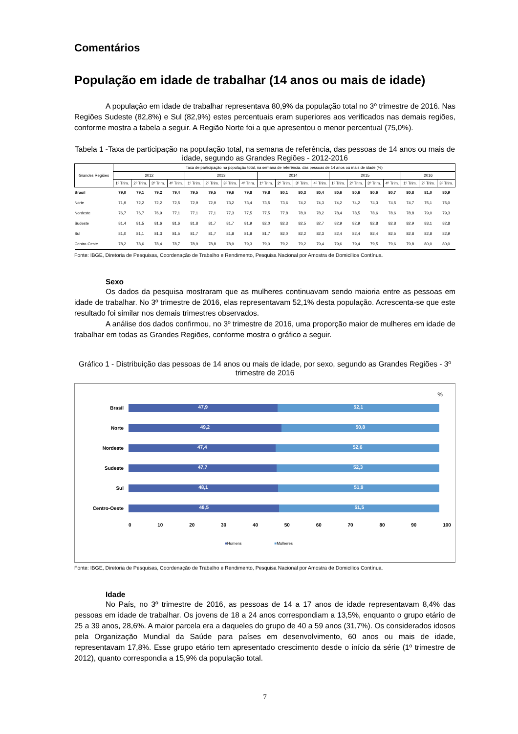Comentários
População em idade de trabalhar (14 anos ou mais de idade)
A população em idade de trabalhar representava 80,9% da população total no 3º trimestre de 2016. Nas Regiões Sudeste (82,8%) e Sul (82,9%) estes percentuais eram superiores aos verificados nas demais regiões, conforme mostra a tabela a seguir. A Região Norte foi a que apresentou o menor percentual (75,0%).
Tabela 1 -Taxa de participação na população total, na semana de referência, das pessoas de 14 anos ou mais de idade, segundo as Grandes Regiões - 2012-2016
| Grandes Regiões | Taxa de participação na população total, na semana de referência, das pessoas de 14 anos ou mais de idade (%) | | | | | | | | | | | | | | | | | | |
| --- | --- | --- | --- | --- | --- | --- | --- | --- | --- | --- | --- | --- | --- | --- | --- | --- | --- | --- | --- |
| | 2012 | | | | 2013 | | | | 2014 | | | | 2015 | | | | 2016 | | |
| | 1º Trim. | 2º Trim. | 3º Trim. | 4º Trim. | 1º Trim. | 2º Trim. | 3º Trim. | 4º Trim. | 1º Trim. | 2º Trim. | 3º Trim. | 4º Trim. | 1º Trim. | 2º Trim. | 3º Trim. | 4º Trim. | 1º Trim. | 2º Trim. | 3º Trim. |
| Brasil | 79,0 | 79,1 | 79,2 | 79,4 | 79,5 | 79,5 | 79,6 | 79,8 | 79,8 | 80,1 | 80,3 | 80,4 | 80,6 | 80,6 | 80,6 | 80,7 | 80,8 | 81,0 | 80,9 |
| Norte | 71,9 | 72,2 | 72,2 | 72,5 | 72,9 | 72,9 | 73,2 | 73,4 | 73,5 | 73,6 | 74,2 | 74,3 | 74,2 | 74,2 | 74,3 | 74,5 | 74,7 | 75,1 | 75,0 |
| Nordeste | 76,7 | 76,7 | 76,9 | 77,1 | 77,1 | 77,1 | 77,3 | 77,5 | 77,5 | 77,8 | 78,0 | 78,2 | 78,4 | 78,5 | 78,6 | 78,6 | 78,8 | 79,0 | 79,3 |
| Sudeste | 81,4 | 81,5 | 81,6 | 81,6 | 81,8 | 81,7 | 81,7 | 81,9 | 82,0 | 82,3 | 82,5 | 82,7 | 82,9 | 82,9 | 82,8 | 82,8 | 82,9 | 83,1 | 82,8 |
| Sul | 81,0 | 81,1 | 81,3 | 81,5 | 81,7 | 81,7 | 81,8 | 81,8 | 81,7 | 82,0 | 82,2 | 82,3 | 82,4 | 82,4 | 82,4 | 82,5 | 82,8 | 82,8 | 82,9 |
| Centro-Oeste | 78,2 | 78,6 | 78,4 | 78,7 | 78,9 | 78,8 | 78,9 | 79,3 | 79,0 | 79,2 | 79,2 | 79,4 | 79,6 | 79,4 | 79,5 | 79,6 | 79,8 | 80,0 | 80,0 |
Fonte: IBGE, Diretoria de Pesquisas, Coordenação de Trabalho e Rendimento, Pesquisa Nacional por Amostra de Domicílios Contínua.
Sexo
Os dados da pesquisa mostraram que as mulheres continuavam sendo maioria entre as pessoas em idade de trabalhar. No 3º trimestre de 2016, elas representavam 52,1% desta população. Acrescenta-se que este resultado foi similar nos demais trimestres observados.
A análise dos dados confirmou, no 3º trimestre de 2016, uma proporção maior de mulheres em idade de trabalhar em todas as Grandes Regiões, conforme mostra o gráfico a seguir.
Gráfico 1 - Distribuição das pessoas de 14 anos ou mais de idade, por sexo, segundo as Grandes Regiões - 3º trimestre de 2016
%
Brasil
47,9 52,1
Norte
49,2 50,8
Nordeste
47,4 52,6
Sudeste
47,7 52,3
Sul
48,1 51,9
Centro-Oeste
48,5 51,5
0 10 20 30 40 50 60 70 80 90 100
■Homens ■Mulheres
Fonte: IBGE, Diretoria de Pesquisas, Coordenação de Trabalho e Rendimento, Pesquisa Nacional por Amostra de Domicílios Contínua.
Idade
No País, no 3º trimestre de 2016, as pessoas de 14 a 17 anos de idade representavam 8,4% das pessoas em idade de trabalhar. Os jovens de 18 a 24 anos correspondiam a 13,5%, enquanto o grupo etário de 25 a 39 anos, 28,6%. A maior parcela era a daqueles do grupo de 40 a 59 anos (31,7%). Os considerados idosos pela Organização Mundial da Saúde para países em desenvolvimento, 60 anos ou mais de idade, representavam 17,8%. Esse grupo etário tem apresentado crescimento desde o início da série (1º trimestre de 2012), quanto correspondia a 15,9% da população total.
7